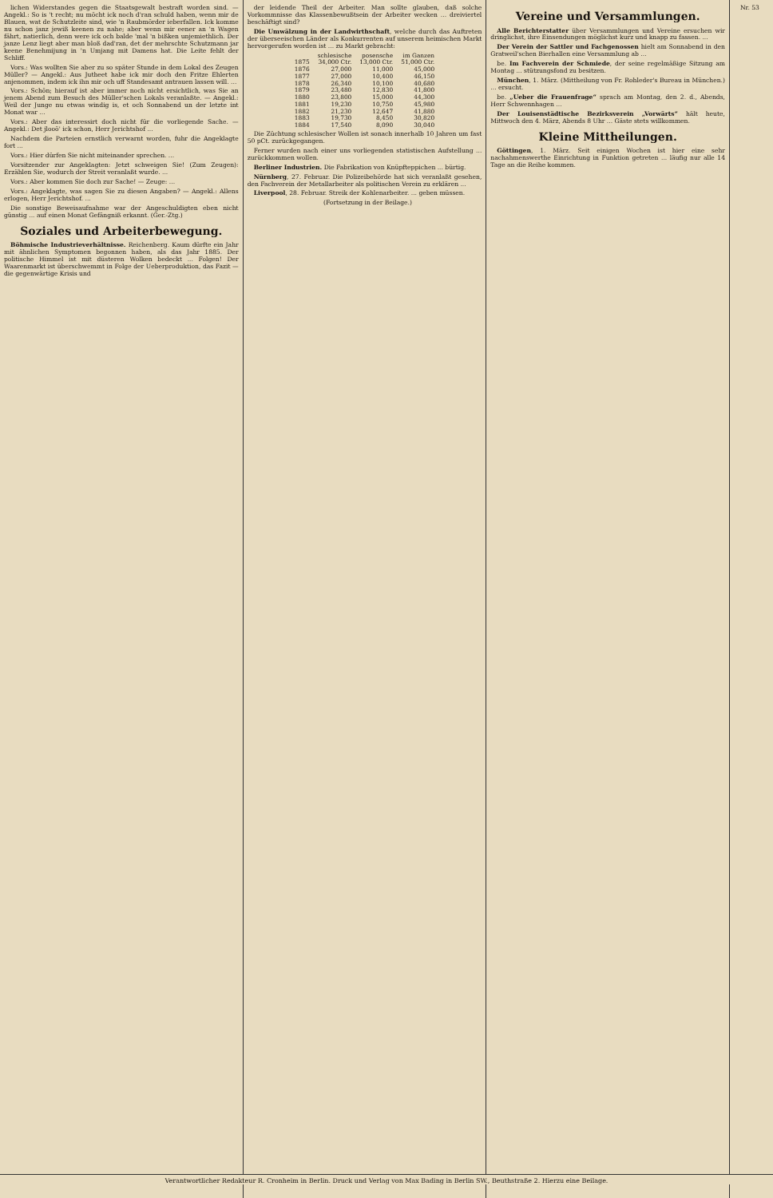lichen Widerstandes gegen die Staatsgewalt bestraft worden sind. — Angekl.: So is 't recht; nu möcht ick noch d'ran schuld haben, wenn mir de Blauen, wat de Schutzleite sind, wie 'n Raubmörder ieberfallen. Ick komme nu schon janz jewiß keenen zu nahe; aber wenn mir eener an 'n Wagen fährt, natierlich, denn were ick och balde 'mal 'n bißken unjemiethlich. Der janze Lenz liegt aber man bloß dad'ran, det der mehrschte Schutzmann jar keene Benehmijung in 'n Umjang mit Damens hat. Die Leite fehlt der Schliff.
Vors.: Was wollten Sie aber zu so später Stunde in dem Lokal des Zeugen Müller? — Angekl.: Aus Jutheet habe ick mir doch den Fritze Ehlerten anjenommen, indem ick ihn mir och uff Standesamt antrauen lassen will. ...
Vors.: Schön; hierauf ist aber immer noch nicht ersichtlich, was Sie an jenem Abend zum Besuch des Müller'schen Lokals veranlaßte. — Angekl.: Weil der Junge nu etwas windig is, et och Sonnabend un der letzte int Monat war ...
Vors.: Aber das interessirt doch nicht für die vorliegende Sache. — Angekl.: Det jlooö' ick schon, Herr Jerichtshof ...
Nachdem die Parteien ernstlich verwarnt worden, fuhr die Angeklagte fort ...
Vors.: Hier dürfen Sie nicht miteinander sprechen. ...
Vorsitzender zur Angeklagten: Jetzt schweigen Sie! (Zum Zeugen): Erzählen Sie, wodurch der Streit veranlaßt wurde. ...
Vors.: Aber kommen Sie doch zur Sache! — Zeuge: ...
Vors.: Angeklagte, was sagen Sie zu diesen Angaben? — Angekl.: Allens erlogen, Herr Jerichtshof. ...
Die sonstige Beweisaufnahme war der Angeschuldigten eben nicht günstig ... auf einen Monat Gefängniß erkannt. (Ger.-Ztg.)
Soziales und Arbeiterbewegung.
Böhmische Industrieverhältnisse. Reichenberg. Kaum dürfte ein Jahr mit ähnlichen Symptomen begonnen haben, als das Jahr 1885. Der politische Himmel ist mit düsteren Wolken bedeckt ... Folgen! Der Waarenmarkt ist überschwemmt in Folge der Ueberproduktion, das Fazit — die gegenwärtige Krisis und
der leidende Theil der Arbeiter. Man sollte glauben, daß solche Vorkommnisse das Klassenbewußtsein der Arbeiter wecken ... dreiviertel beschäftigt sind?
Die Umwälzung in der Landwirthschaft, welche durch das Auftreten der überseeischen Länder als Konkurrenten auf unserem heimischen Markt hervorgerufen worden ist ... zu Markt gebracht:
| | schlesische | posensche | im Ganzen |
| --- | --- | --- | --- |
| 1875 | 34,000 Ctr. | 13,000 Ctr. | 51,000 Ctr. |
| 1876 | 27,000 | 11,000 | 45,000 |
| 1877 | 27,000 | 10,400 | 46,150 |
| 1878 | 26,340 | 10,100 | 40,680 |
| 1879 | 23,480 | 12,830 | 41,800 |
| 1880 | 23,800 | 15,000 | 44,300 |
| 1881 | 19,230 | 10,750 | 45,980 |
| 1882 | 21,230 | 12,647 | 41,880 |
| 1883 | 19,730 | 8,450 | 30,820 |
| 1884 | 17,540 | 8,090 | 30,040 |
Die Züchtung schlesischer Wollen ist sonach innerhalb 10 Jahren um fast 50 pCt. zurückgegangen.
Ferner wurden nach einer uns vorliegenden statistischen Aufstellung ... zurückkommen wollen.
Berliner Industrien. Die Fabrikation von Knüpfteppichen ... bürtig.
Nürnberg, 27. Februar. Die Polizeibehörde hat sich veranlaßt gesehen, den Fachverein der Metallarbeiter als politischen Verein zu erklären ...
Liverpool, 28. Februar. Streik der Kohlenarbeiter. ... geben müssen.
(Fortsetzung in der Beilage.)
Vereine und Versammlungen.
Alle Berichterstatter über Versammlungen und Vereine ersuchen wir dringlichst, ihre Einsendungen möglichst kurz und knapp zu fassen. ...
Der Verein der Sattler und Fachgenossen hielt am Sonnabend in den Gratweil'schen Bierhallen eine Versammlung ab ...
be. Im Fachverein der Schmiede, der seine regelmäßige Sitzung am Montag ... stützungsfond zu besitzen.
München, 1. März. (Mittheilung von Fr. Rohleder's Bureau in München.) ... ersucht.
be. „Ueber die Frauenfrage“ sprach am Montag, den 2. d., Abends, Herr Schwennhagen ...
Der Louisenstädtische Bezirksverein „Vorwärts“ hält heute, Mittwoch den 4. März, Abends 8 Uhr ... Gäste stets willkommen.
Kleine Mittheilungen.
Göttingen, 1. März. Seit einigen Wochen ist hier eine sehr nachahmenswerthe Einrichtung in Funktion getreten ... läufig nur alle 14 Tage an die Reihe kommen.
Nr. 53
Verantwortlicher Redakteur R. Cronheim in Berlin. Druck und Verlag von Max Bading in Berlin SW., Beuthstraße 2. Hierzu eine Beilage.